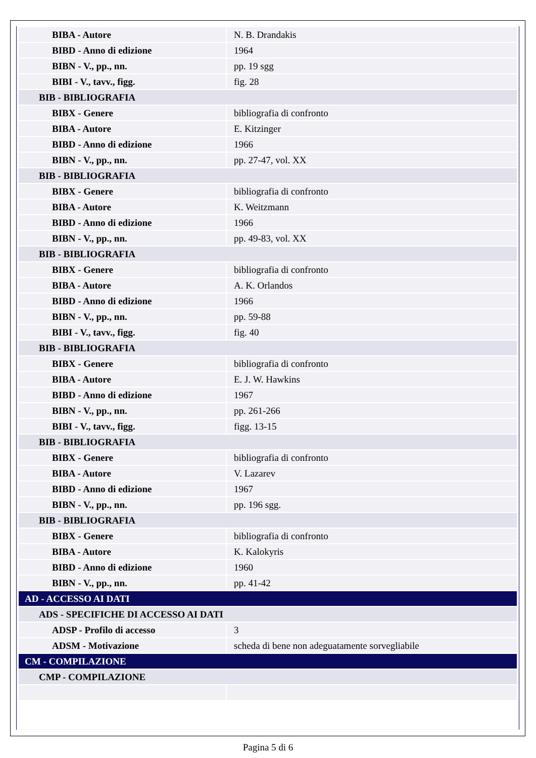| BIBA - Autore | N. B. Drandakis |
| BIBD - Anno di edizione | 1964 |
| BIBN - V., pp., nn. | pp. 19 sgg |
| BIBI - V., tavv., figg. | fig. 28 |
| BIB - BIBLIOGRAFIA | |
| BIBX - Genere | bibliografia di confronto |
| BIBA - Autore | E. Kitzinger |
| BIBD - Anno di edizione | 1966 |
| BIBN - V., pp., nn. | pp. 27-47, vol. XX |
| BIB - BIBLIOGRAFIA | |
| BIBX - Genere | bibliografia di confronto |
| BIBA - Autore | K. Weitzmann |
| BIBD - Anno di edizione | 1966 |
| BIBN - V., pp., nn. | pp. 49-83, vol. XX |
| BIB - BIBLIOGRAFIA | |
| BIBX - Genere | bibliografia di confronto |
| BIBA - Autore | A. K. Orlandos |
| BIBD - Anno di edizione | 1966 |
| BIBN - V., pp., nn. | pp. 59-88 |
| BIBI - V., tavv., figg. | fig. 40 |
| BIB - BIBLIOGRAFIA | |
| BIBX - Genere | bibliografia di confronto |
| BIBA - Autore | E. J. W. Hawkins |
| BIBD - Anno di edizione | 1967 |
| BIBN - V., pp., nn. | pp. 261-266 |
| BIBI - V., tavv., figg. | figg. 13-15 |
| BIB - BIBLIOGRAFIA | |
| BIBX - Genere | bibliografia di confronto |
| BIBA - Autore | V. Lazarev |
| BIBD - Anno di edizione | 1967 |
| BIBN - V., pp., nn. | pp. 196 sgg. |
| BIB - BIBLIOGRAFIA | |
| BIBX - Genere | bibliografia di confronto |
| BIBA - Autore | K. Kalokyris |
| BIBD - Anno di edizione | 1960 |
| BIBN - V., pp., nn. | pp. 41-42 |
| AD - ACCESSO AI DATI | |
| ADS - SPECIFICHE DI ACCESSO AI DATI | |
| ADSP - Profilo di accesso | 3 |
| ADSM - Motivazione | scheda di bene non adeguatamente sorvegliabile |
| CM - COMPILAZIONE | |
| CMP - COMPILAZIONE | |
Pagina 5 di 6